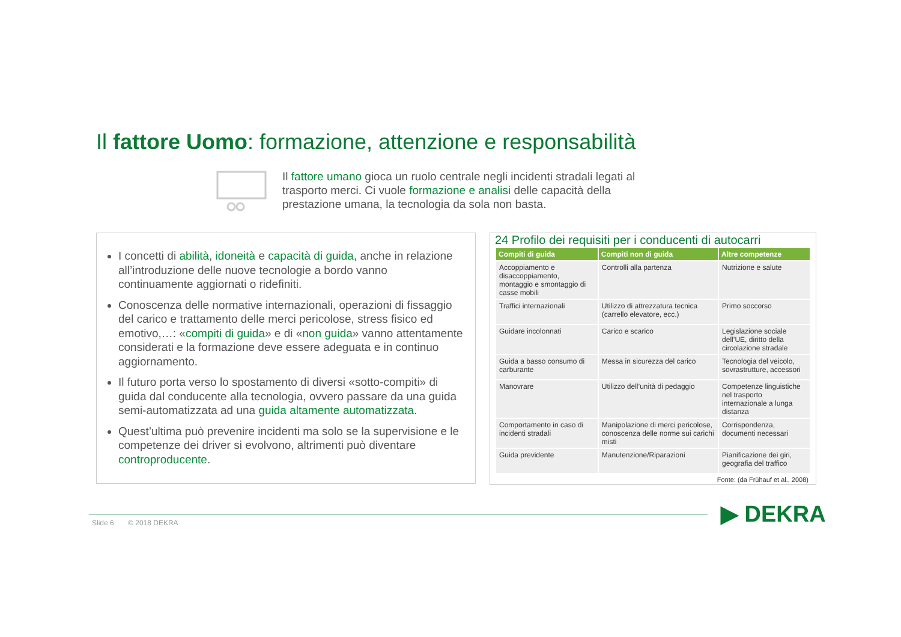Il fattore Uomo: formazione, attenzione e responsabilità
Il fattore umano gioca un ruolo centrale negli incidenti stradali legati al trasporto merci. Ci vuole formazione e analisi delle capacità della prestazione umana, la tecnologia da sola non basta.
I concetti di abilità, idoneità e capacità di guida, anche in relazione all’introduzione delle nuove tecnologie a bordo vanno continuamente aggiornati o ridefiniti.
Conoscenza delle normative internazionali, operazioni di fissaggio del carico e trattamento delle merci pericolose, stress fisico ed emotivo,…: «compiti di guida» e di «non guida» vanno attentamente considerati e la formazione deve essere adeguata e in continuo aggiornamento.
Il futuro porta verso lo spostamento di diversi «sotto-compiti» di guida dal conducente alla tecnologia, ovvero passare da una guida semi-automatizzata ad una guida altamente automatizzata.
Quest’ultima può prevenire incidenti ma solo se la supervisione e le competenze dei driver si evolvono, altrimenti può diventare controproducente.
24 Profilo dei requisiti per i conducenti di autocarri
| Compiti di guida | Compiti non di guida | Altre competenze |
| --- | --- | --- |
| Accoppiamento e disaccoppiamento, montaggio e smontaggio di casse mobili | Controlli alla partenza | Nutrizione e salute |
| Traffici internazionali | Utilizzo di attrezzatura tecnica (carrello elevatore, ecc.) | Primo soccorso |
| Guidare incolonnati | Carico e scarico | Legislazione sociale dell’UE, diritto della circolazione stradale |
| Guida a basso consumo di carburante | Messa in sicurezza del carico | Tecnologia del veicolo, sovrastrutture, accessori |
| Manovrare | Utilizzo dell’unità di pedaggio | Competenze linguistiche nel trasporto internazionale a lunga distanza |
| Comportamento in caso di incidenti stradali | Manipolazione di merci pericolose, conoscenza delle norme sui carichi misti | Corrispondenza, documenti necessari |
| Guida previdente | Manutenzione/Riparazioni | Pianificazione dei giri, geografia del traffico |
Fonte: (da Frühauf et al., 2008)
Slide 6 © 2018 DEKRA ▶ DEKRA